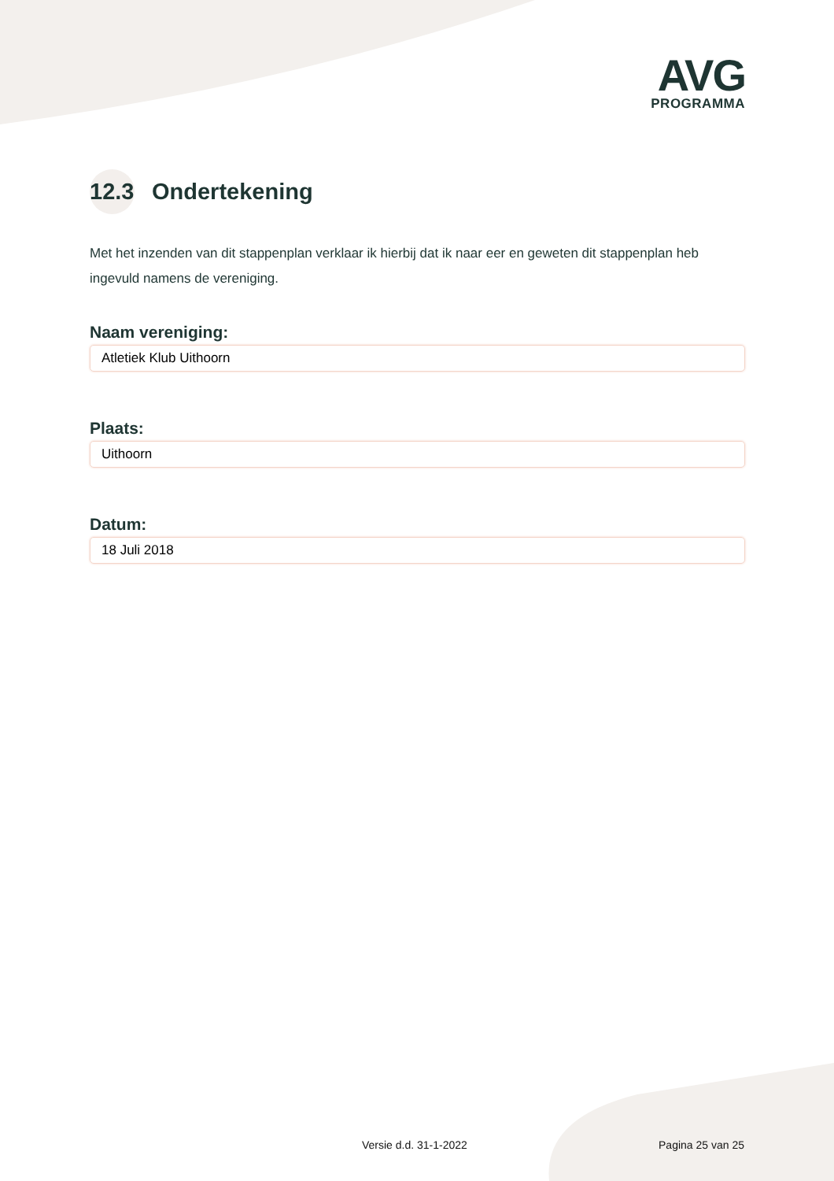AVG
PROGRAMMA
12.3 Ondertekening
Met het inzenden van dit stappenplan verklaar ik hierbij dat ik naar eer en geweten dit stappenplan heb ingevuld namens de vereniging.
Naam vereniging:
Atletiek Klub Uithoorn
Plaats:
Uithoorn
Datum:
18 Juli 2018
Versie d.d. 31-1-2022 Pagina 25 van 25